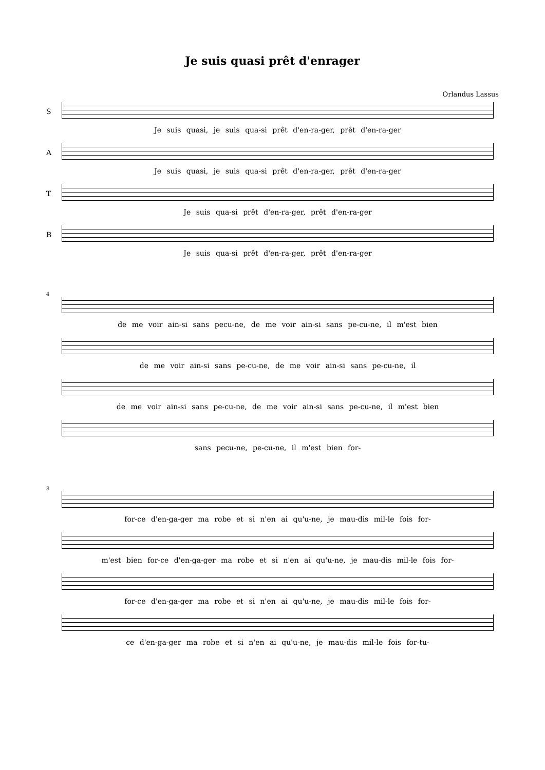Je suis quasi prêt d'enrager
Orlandus Lassus
S
Je suis quasi, je suis qua-si prêt d'en-ra-ger, prêt d'en-ra-ger
A
Je suis quasi, je suis qua-si prêt d'en-ra-ger, prêt d'en-ra-ger
T
Je suis qua-si prêt d'en-ra-ger, prêt d'en-ra-ger
B
Je suis qua-si prêt d'en-ra-ger, prêt d'en-ra-ger
4
de me voir ain-si sans pecu-ne, de me voir ain-si sans pe-cu-ne, il m'est bien
de me voir ain-si sans pe-cu-ne, de me voir ain-si sans pe-cu-ne, il
de me voir ain-si sans pe-cu-ne, de me voir ain-si sans pe-cu-ne, il m'est bien
sans pecu-ne, pe-cu-ne, il m'est bien for-
8
for-ce d'en-ga-ger ma robe et si n'en ai qu'u-ne, je mau-dis mil-le fois for-
m'est bien for-ce d'en-ga-ger ma robe et si n'en ai qu'u-ne, je mau-dis mil-le fois for-
for-ce d'en-ga-ger ma robe et si n'en ai qu'u-ne, je mau-dis mil-le fois for-
ce d'en-ga-ger ma robe et si n'en ai qu'u-ne, je mau-dis mil-le fois for-tu-